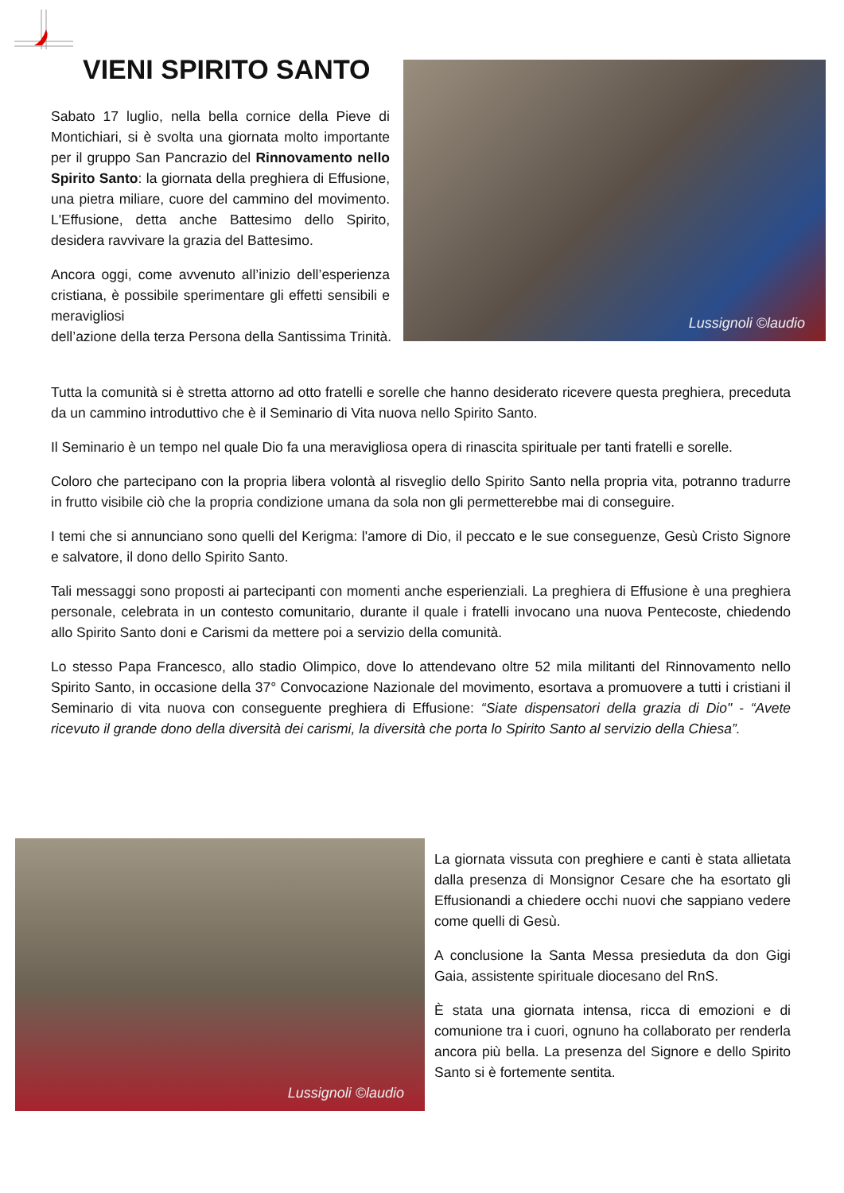VIENI SPIRITO SANTO Lussignoli ©laudio
Sabato 17 luglio, nella bella cornice della Pieve di Montichiari, si è svolta una giornata molto importante per il gruppo San Pancrazio del Rinnovamento nello Spirito Santo: la giornata della preghiera di Effusione, una pietra miliare, cuore del cammino del movimento. L'Effusione, detta anche Battesimo dello Spirito, desidera ravvivare la grazia del Battesimo.
Ancora oggi, come avvenuto all’inizio dell’esperienza cristiana, è possibile sperimentare gli effetti sensibili e meravigliosi
dell’azione della terza Persona della Santissima Trinità.
Tutta la comunità si è stretta attorno ad otto fratelli e sorelle che hanno desiderato ricevere questa preghiera, preceduta da un cammino introduttivo che è il Seminario di Vita nuova nello Spirito Santo.
Il Seminario è un tempo nel quale Dio fa una meravigliosa opera di rinascita spirituale per tanti fratelli e sorelle.
Coloro che partecipano con la propria libera volontà al risveglio dello Spirito Santo nella propria vita, potranno tradurre in frutto visibile ciò che la propria condizione umana da sola non gli permetterebbe mai di conseguire.
I temi che si annunciano sono quelli del Kerigma: l'amore di Dio, il peccato e le sue conseguenze, Gesù Cristo Signore e salvatore, il dono dello Spirito Santo.
Tali messaggi sono proposti ai partecipanti con momenti anche esperienziali. La preghiera di Effusione è una preghiera personale, celebrata in un contesto comunitario, durante il quale i fratelli invocano una nuova Pentecoste, chiedendo allo Spirito Santo doni e Carismi da mettere poi a servizio della comunità.
Lo stesso Papa Francesco, allo stadio Olimpico, dove lo attendevano oltre 52 mila militanti del Rinnovamento nello Spirito Santo, in occasione della 37° Convocazione Nazionale del movimento, esortava a promuovere a tutti i cristiani il Seminario di vita nuova con conseguente preghiera di Effusione: “Siate dispensatori della grazia di Dio" - “Avete ricevuto il grande dono della diversità dei carismi, la diversità che porta lo Spirito Santo al servizio della Chiesa”.
Lussignoli ©laudio
La giornata vissuta con preghiere e canti è stata allietata dalla presenza di Monsignor Cesare che ha esortato gli Effusionandi a chiedere occhi nuovi che sappiano vedere come quelli di Gesù.
A conclusione la Santa Messa presieduta da don Gigi Gaia, assistente spirituale diocesano del RnS.
È stata una giornata intensa, ricca di emozioni e di comunione tra i cuori, ognuno ha collaborato per renderla ancora più bella. La presenza del Signore e dello Spirito Santo si è fortemente sentita.